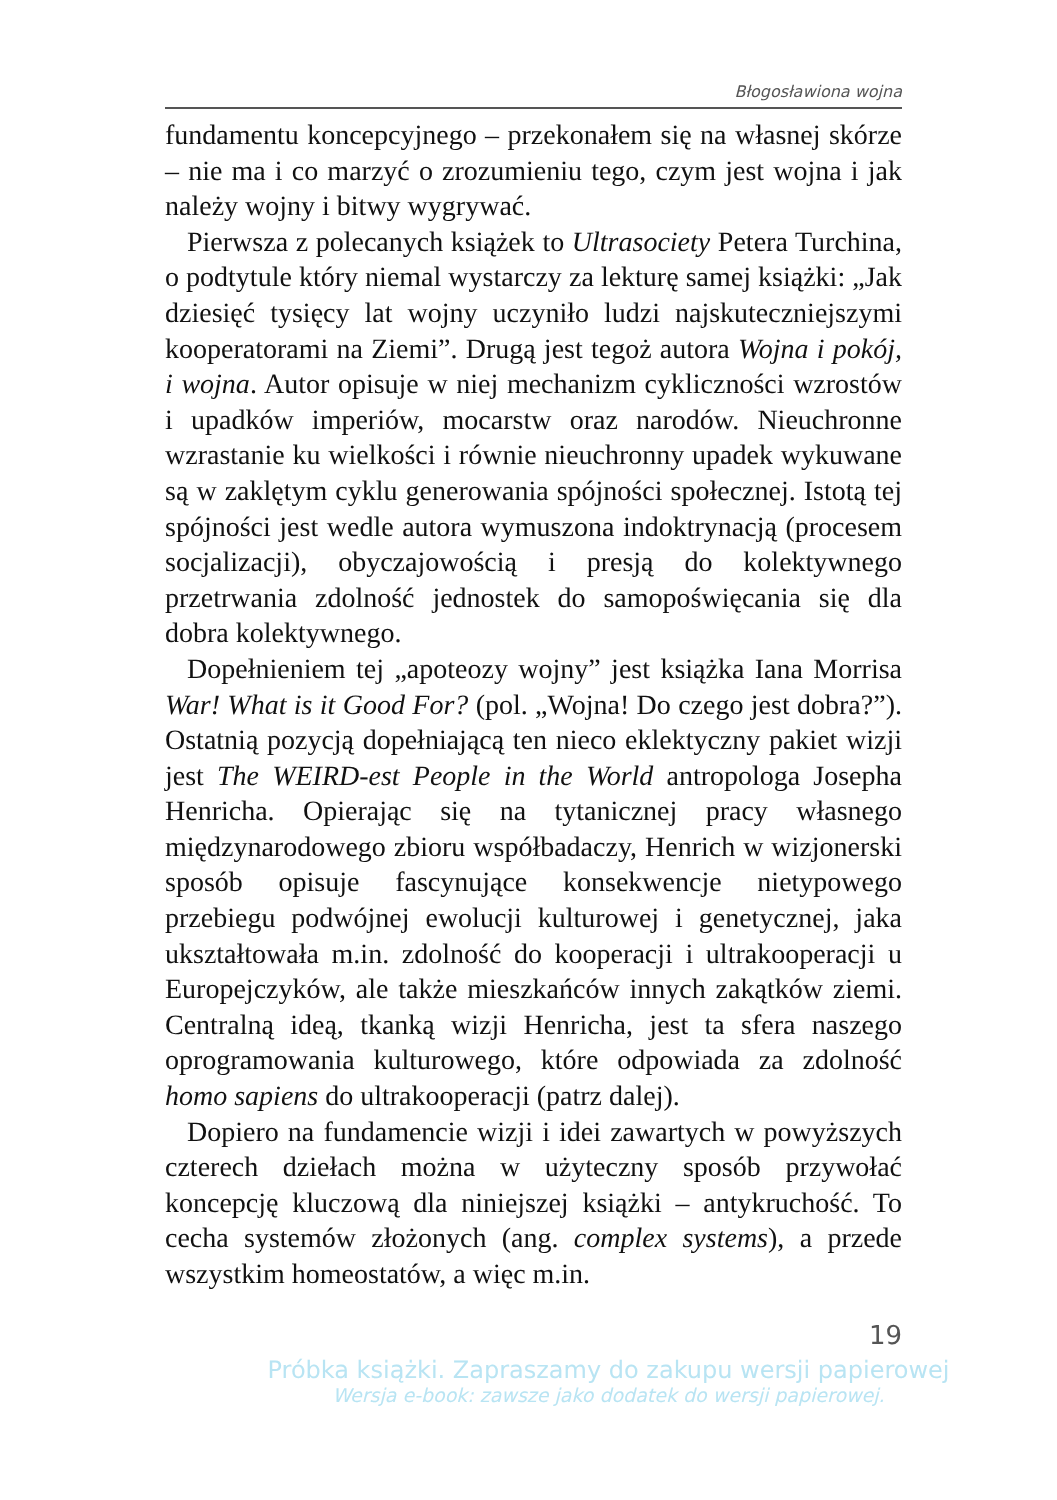Błogosławiona wojna
fundamentu koncepcyjnego – przekonałem się na własnej skórze – nie ma i co marzyć o zrozumieniu tego, czym jest wojna i jak należy wojny i bitwy wygrywać.
Pierwsza z polecanych książek to Ultrasociety Petera Turchina, o podtytule który niemal wystarczy za lekturę samej książki: „Jak dziesięć tysięcy lat wojny uczyniło ludzi najskuteczniejszymi kooperatorami na Ziemi”. Drugą jest tegoż autora Wojna i pokój, i wojna. Autor opisuje w niej mechanizm cykliczności wzrostów i upadków imperiów, mocarstw oraz narodów. Nieuchronne wzrastanie ku wielkości i równie nieuchronny upadek wykuwane są w zaklętym cyklu generowania spójności społecznej. Istotą tej spójności jest wedle autora wymuszona indoktrynacją (procesem socjalizacji), obyczajowością i presją do kolektywnego przetrwania zdolność jednostek do samopoświęcania się dla dobra kolektywnego.
Dopełnieniem tej „apoteozy wojny” jest książka Iana Morrisa War! What is it Good For? (pol. „Wojna! Do czego jest dobra?”). Ostatnią pozycją dopełniającą ten nieco eklektyczny pakiet wizji jest The WEIRD-est People in the World antropologa Josepha Henricha. Opierając się na tytanicznej pracy własnego międzynarodowego zbioru współbadaczy, Henrich w wizjonerski sposób opisuje fascynujące konsekwencje nietypowego przebiegu podwójnej ewolucji kulturowej i genetycznej, jaka ukształtowała m.in. zdolność do kooperacji i ultrakooperacji u Europejczyków, ale także mieszkańców innych zakątków ziemi. Centralną ideą, tkanką wizji Henricha, jest ta sfera naszego oprogramowania kulturowego, które odpowiada za zdolność homo sapiens do ultrakooperacji (patrz dalej).
Dopiero na fundamencie wizji i idei zawartych w powyższych czterech dziełach można w użyteczny sposób przywołać koncepcję kluczową dla niniejszej książki – antykruchość. To cecha systemów złożonych (ang. complex systems), a przede wszystkim homeostatów, a więc m.in.
19
Próbka książki. Zapraszamy do zakupu wersji papierowej
Wersja e-book: zawsze jako dodatek do wersji papierowej.